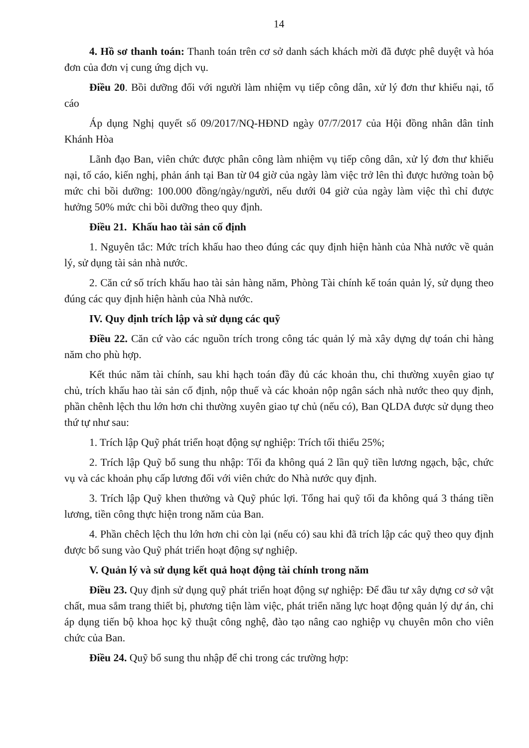14
4. Hồ sơ thanh toán: Thanh toán trên cơ sở danh sách khách mời đã được phê duyệt và hóa đơn của đơn vị cung ứng dịch vụ.
Điều 20. Bồi dưỡng đối với người làm nhiệm vụ tiếp công dân, xử lý đơn thư khiếu nại, tố cáo
Áp dụng Nghị quyết số 09/2017/NQ-HĐND ngày 07/7/2017 của Hội đồng nhân dân tỉnh Khánh Hòa
Lãnh đạo Ban, viên chức được phân công làm nhiệm vụ tiếp công dân, xử lý đơn thư khiếu nại, tố cáo, kiến nghị, phản ánh tại Ban từ 04 giờ của ngày làm việc trở lên thì được hưởng toàn bộ mức chi bồi dưỡng: 100.000 đồng/ngày/người, nếu dưới 04 giờ của ngày làm việc thì chỉ được hưởng 50% mức chi bồi dưỡng theo quy định.
Điều 21. Khấu hao tài sản cố định
1. Nguyên tắc: Mức trích khấu hao theo đúng các quy định hiện hành của Nhà nước về quản lý, sử dụng tài sản nhà nước.
2. Căn cứ số trích khấu hao tài sản hàng năm, Phòng Tài chính kế toán quản lý, sử dụng theo đúng các quy định hiện hành của Nhà nước.
IV. Quy định trích lập và sử dụng các quỹ
Điều 22. Căn cứ vào các nguồn trích trong công tác quản lý mà xây dựng dự toán chi hàng năm cho phù hợp.
Kết thúc năm tài chính, sau khi hạch toán đầy đủ các khoản thu, chi thường xuyên giao tự chủ, trích khấu hao tài sản cố định, nộp thuế và các khoản nộp ngân sách nhà nước theo quy định, phần chênh lệch thu lớn hơn chi thường xuyên giao tự chủ (nếu có), Ban QLDA được sử dụng theo thứ tự như sau:
1. Trích lập Quỹ phát triển hoạt động sự nghiệp: Trích tối thiểu 25%;
2. Trích lập Quỹ bổ sung thu nhập: Tối đa không quá 2 lần quỹ tiền lương ngạch, bậc, chức vụ và các khoản phụ cấp lương đối với viên chức do Nhà nước quy định.
3. Trích lập Quỹ khen thưởng và Quỹ phúc lợi. Tổng hai quỹ tối đa không quá 3 tháng tiền lương, tiền công thực hiện trong năm của Ban.
4. Phần chêch lệch thu lớn hơn chi còn lại (nếu có) sau khi đã trích lập các quỹ theo quy định được bổ sung vào Quỹ phát triển hoạt động sự nghiệp.
V. Quản lý và sử dụng kết quả hoạt động tài chính trong năm
Điều 23. Quy định sử dụng quỹ phát triển hoạt động sự nghiệp: Để đầu tư xây dựng cơ sở vật chất, mua sắm trang thiết bị, phương tiện làm việc, phát triển năng lực hoạt động quản lý dự án, chi áp dụng tiến bộ khoa học kỹ thuật công nghệ, đào tạo nâng cao nghiệp vụ chuyên môn cho viên chức của Ban.
Điều 24. Quỹ bổ sung thu nhập để chi trong các trường hợp: